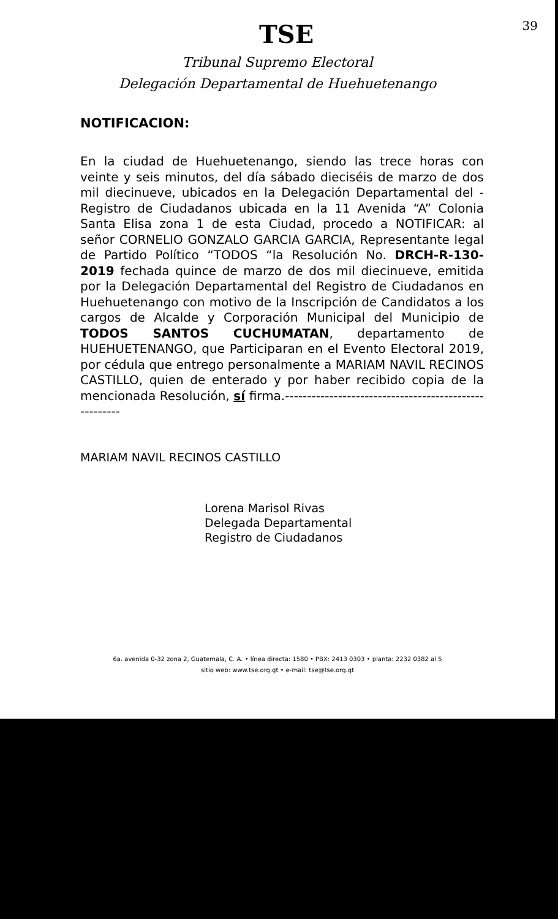39
TSE
Tribunal Supremo Electoral
Delegación Departamental de Huehuetenango
NOTIFICACION:
En la ciudad de Huehuetenango, siendo las trece horas con veinte y seis minutos, del día sábado dieciséis de marzo de dos mil diecinueve, ubicados en la Delegación Departamental del -Registro de Ciudadanos ubicada en la 11 Avenida “A” Colonia Santa Elisa zona 1 de esta Ciudad, procedo a NOTIFICAR: al señor CORNELIO GONZALO GARCIA GARCIA, Representante legal de Partido Político “TODOS “la Resolución No. DRCH-R-130-2019 fechada quince de marzo de dos mil diecinueve, emitida por la Delegación Departamental del Registro de Ciudadanos en Huehuetenango con motivo de la Inscripción de Candidatos a los cargos de Alcalde y Corporación Municipal del Municipio de TODOS SANTOS CUCHUMATAN, departamento de HUEHUETENANGO, que Participaran en el Evento Electoral 2019, por cédula que entrego personalmente a MARIAM NAVIL RECINOS CASTILLO, quien de enterado y por haber recibido copia de la mencionada Resolución, sí firma.------------------------------------------------------
MARIAM NAVIL RECINOS CASTILLO
Lorena Marisol Rivas
Delegada Departamental
Registro de Ciudadanos
6a. avenida 0-32 zona 2, Guatemala, C. A. • línea directa: 1580 • PBX: 2413 0303 • planta: 2232 0382 al 5
sitio web: www.tse.org.gt • e-mail: tse@tse.org.gt